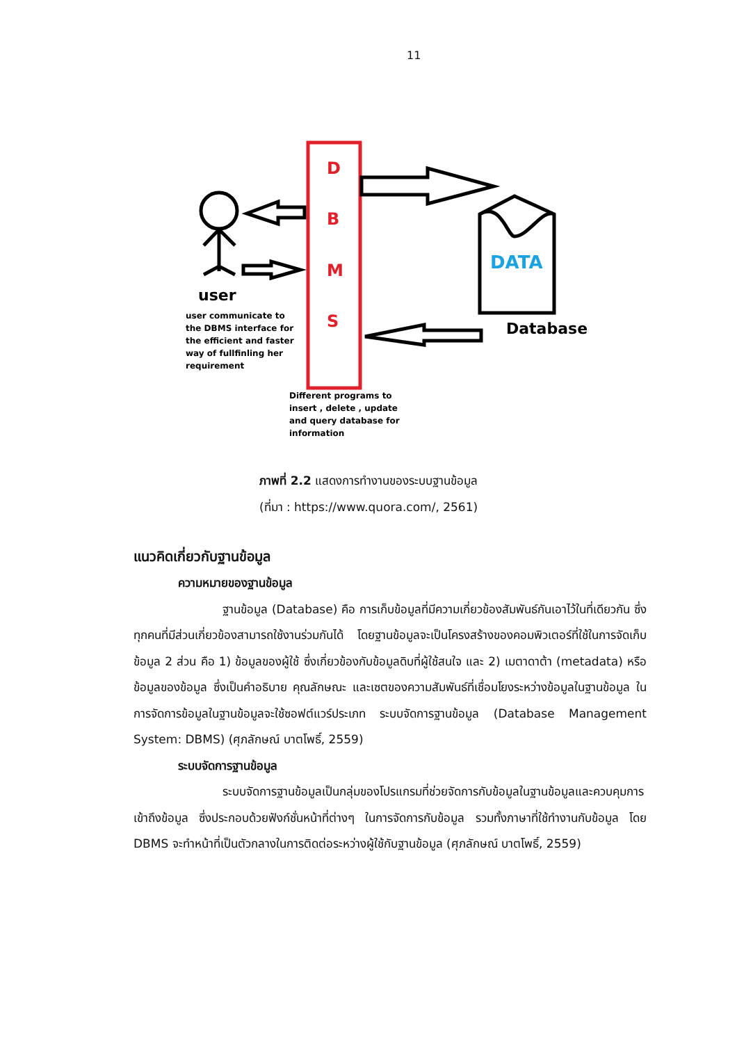11
D
B
M
S
DATA
Database
user
user communicate to
the DBMS interface for
the efficient and faster
way of fullfinling her
requirement
Different programs to
insert , delete , update
and query database for
information
ภาพที่ 2.2 แสดงการทำงานของระบบฐานข้อมูล
(ที่มา : https://www.quora.com/, 2561)
แนวคิดเกี่ยวกับฐานข้อมูล
ความหมายของฐานข้อมูล
ฐานข้อมูล (Database) คือ การเก็บข้อมูลที่มีความเกี่ยวข้องสัมพันธ์กันเอาไว้ในที่เดียวกัน ซึ่งทุกคนที่มีส่วนเกี่ยวข้องสามารถใช้งานร่วมกันได้ โดยฐานข้อมูลจะเป็นโครงสร้างของคอมพิวเตอร์ที่ใช้ในการจัดเก็บข้อมูล 2 ส่วน คือ 1) ข้อมูลของผู้ใช้ ซึ่งเกี่ยวข้องกับข้อมูลดิบที่ผู้ใช้สนใจ และ 2) เมตาดาต้า (metadata) หรือข้อมูลของข้อมูล ซึ่งเป็นคำอธิบาย คุณลักษณะ และเซตของความสัมพันธ์ที่เชื่อมโยงระหว่างข้อมูลในฐานข้อมูล ในการจัดการข้อมูลในฐานข้อมูลจะใช้ซอฟต์แวร์ประเภท ระบบจัดการฐานข้อมูล (Database Management System: DBMS) (ศุภลักษณ์ บาตโพธิ์, 2559)
ระบบจัดการฐานข้อมูล
ระบบจัดการฐานข้อมูลเป็นกลุ่มของโปรแกรมที่ช่วยจัดการกับข้อมูลในฐานข้อมูลและควบคุมการเข้าถึงข้อมูล ซึ่งประกอบด้วยฟังก์ชั่นหน้าที่ต่างๆ ในการจัดการกับข้อมูล รวมทั้งภาษาที่ใช้ทำงานกับข้อมูล โดย DBMS จะทำหน้าที่เป็นตัวกลางในการติดต่อระหว่างผู้ใช้กับฐานข้อมูล (ศุภลักษณ์ บาตโพธิ์, 2559)